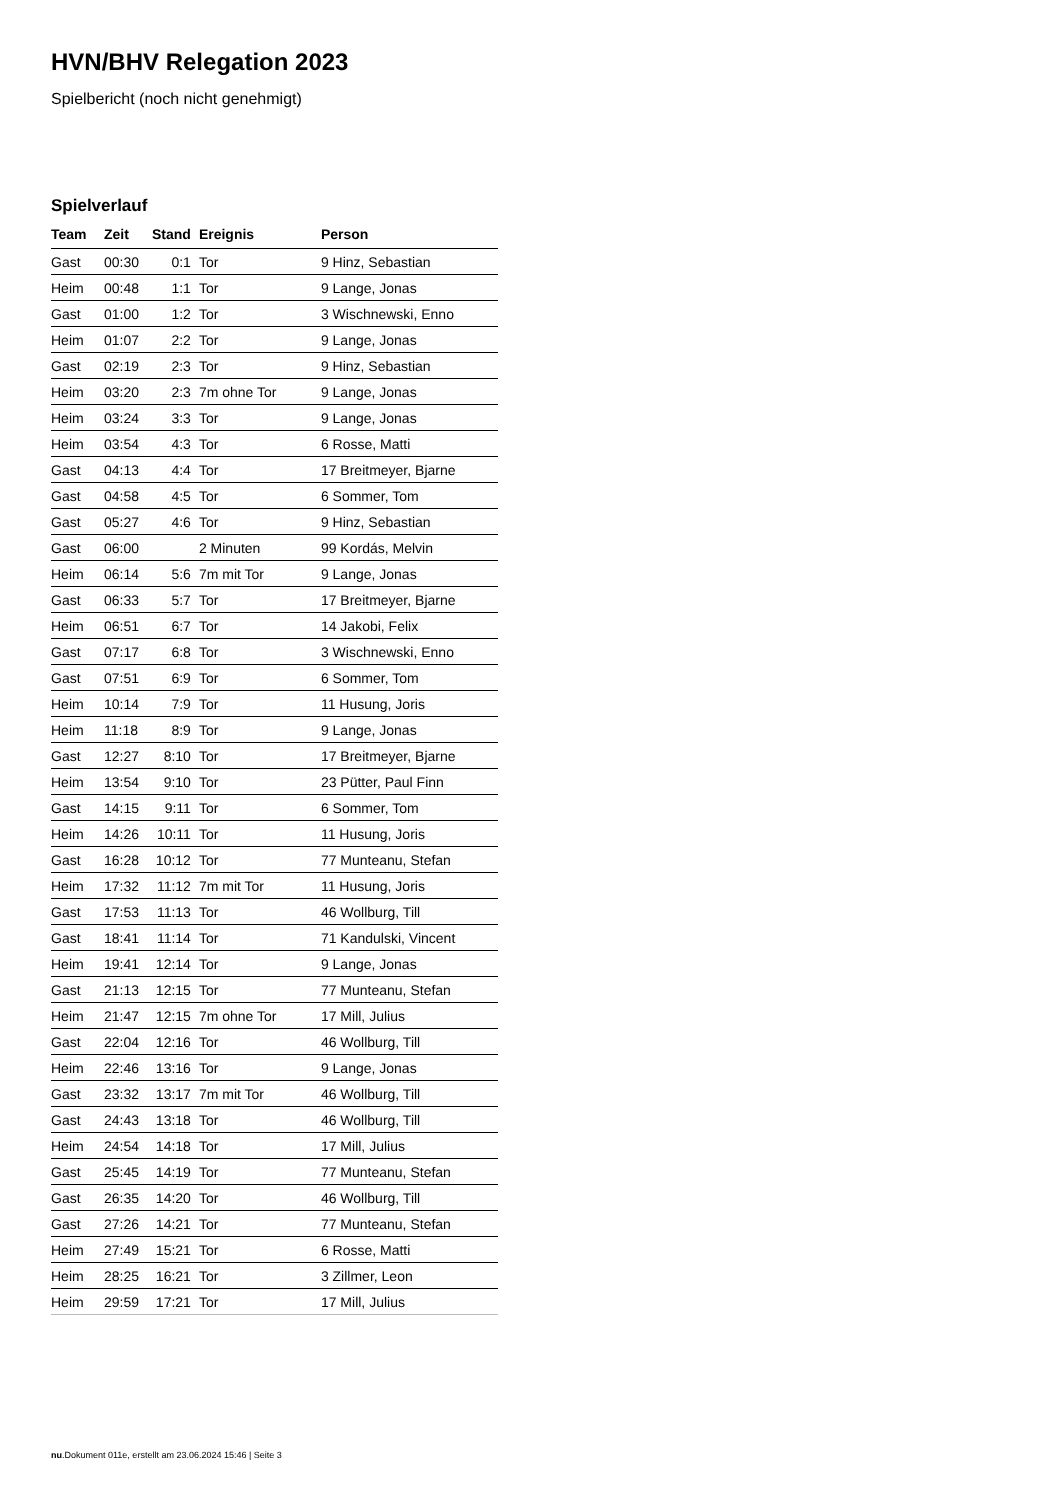HVN/BHV Relegation 2023
Spielbericht (noch nicht genehmigt)
Spielverlauf
| Team | Zeit | Stand | Ereignis | Person |
| --- | --- | --- | --- | --- |
| Gast | 00:30 | 0:1 | Tor | 9 Hinz, Sebastian |
| Heim | 00:48 | 1:1 | Tor | 9 Lange, Jonas |
| Gast | 01:00 | 1:2 | Tor | 3 Wischnewski, Enno |
| Heim | 01:07 | 2:2 | Tor | 9 Lange, Jonas |
| Gast | 02:19 | 2:3 | Tor | 9 Hinz, Sebastian |
| Heim | 03:20 | 2:3 | 7m ohne Tor | 9 Lange, Jonas |
| Heim | 03:24 | 3:3 | Tor | 9 Lange, Jonas |
| Heim | 03:54 | 4:3 | Tor | 6 Rosse, Matti |
| Gast | 04:13 | 4:4 | Tor | 17 Breitmeyer, Bjarne |
| Gast | 04:58 | 4:5 | Tor | 6 Sommer, Tom |
| Gast | 05:27 | 4:6 | Tor | 9 Hinz, Sebastian |
| Gast | 06:00 | | 2 Minuten | 99 Kordás, Melvin |
| Heim | 06:14 | 5:6 | 7m mit Tor | 9 Lange, Jonas |
| Gast | 06:33 | 5:7 | Tor | 17 Breitmeyer, Bjarne |
| Heim | 06:51 | 6:7 | Tor | 14 Jakobi, Felix |
| Gast | 07:17 | 6:8 | Tor | 3 Wischnewski, Enno |
| Gast | 07:51 | 6:9 | Tor | 6 Sommer, Tom |
| Heim | 10:14 | 7:9 | Tor | 11 Husung, Joris |
| Heim | 11:18 | 8:9 | Tor | 9 Lange, Jonas |
| Gast | 12:27 | 8:10 | Tor | 17 Breitmeyer, Bjarne |
| Heim | 13:54 | 9:10 | Tor | 23 Pütter, Paul Finn |
| Gast | 14:15 | 9:11 | Tor | 6 Sommer, Tom |
| Heim | 14:26 | 10:11 | Tor | 11 Husung, Joris |
| Gast | 16:28 | 10:12 | Tor | 77 Munteanu, Stefan |
| Heim | 17:32 | 11:12 | 7m mit Tor | 11 Husung, Joris |
| Gast | 17:53 | 11:13 | Tor | 46 Wollburg, Till |
| Gast | 18:41 | 11:14 | Tor | 71 Kandulski, Vincent |
| Heim | 19:41 | 12:14 | Tor | 9 Lange, Jonas |
| Gast | 21:13 | 12:15 | Tor | 77 Munteanu, Stefan |
| Heim | 21:47 | 12:15 | 7m ohne Tor | 17 Mill, Julius |
| Gast | 22:04 | 12:16 | Tor | 46 Wollburg, Till |
| Heim | 22:46 | 13:16 | Tor | 9 Lange, Jonas |
| Gast | 23:32 | 13:17 | 7m mit Tor | 46 Wollburg, Till |
| Gast | 24:43 | 13:18 | Tor | 46 Wollburg, Till |
| Heim | 24:54 | 14:18 | Tor | 17 Mill, Julius |
| Gast | 25:45 | 14:19 | Tor | 77 Munteanu, Stefan |
| Gast | 26:35 | 14:20 | Tor | 46 Wollburg, Till |
| Gast | 27:26 | 14:21 | Tor | 77 Munteanu, Stefan |
| Heim | 27:49 | 15:21 | Tor | 6 Rosse, Matti |
| Heim | 28:25 | 16:21 | Tor | 3 Zillmer, Leon |
| Heim | 29:59 | 17:21 | Tor | 17 Mill, Julius |
nu.Dokument 011e, erstellt am 23.06.2024 15:46 | Seite 3